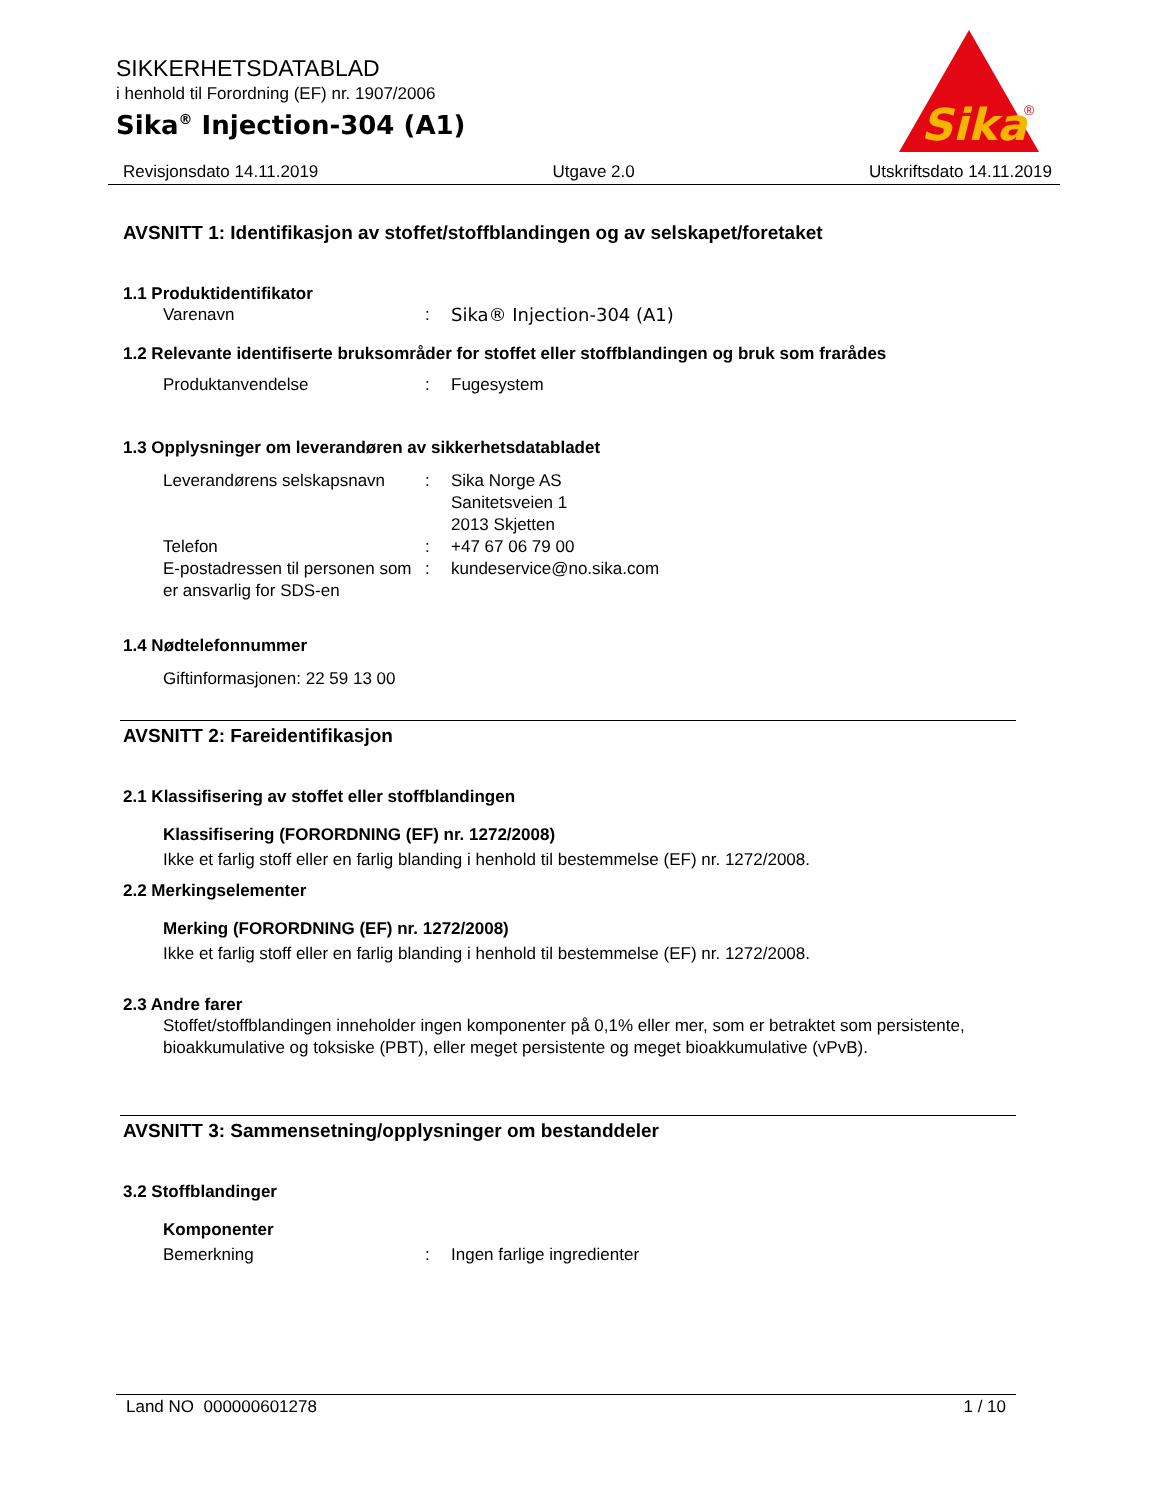SIKKERHETSDATABLAD
i henhold til Forordning (EF) nr. 1907/2006
Sika<sup>®</sup> Injection-304 (A1)
Sika
®
Revisjonsdato 14.11.2019 Utgave 2.0 Utskriftsdato 14.11.2019
AVSNITT 1: Identifikasjon av stoffet/stoffblandingen og av selskapet/foretaket
1.1 Produktidentifikator
Varenavn: Sika® Injection-304 (A1)
1.2 Relevante identifiserte bruksområder for stoffet eller stoffblandingen og bruk som frarådes
Produktanvendelse: Fugesystem
1.3 Opplysninger om leverandøren av sikkerhetsdatabladet
Leverandørens selskapsnavn: Sika Norge AS
Sanitetsveien 1
2013 Skjetten
Telefon: +47 67 06 79 00
E-postadressen til personen som er ansvarlig for SDS-en: kundeservice@no.sika.com
1.4 Nødtelefonnummer
Giftinformasjonen: 22 59 13 00
AVSNITT 2: Fareidentifikasjon
2.1 Klassifisering av stoffet eller stoffblandingen
Klassifisering (FORORDNING (EF) nr. 1272/2008)
Ikke et farlig stoff eller en farlig blanding i henhold til bestemmelse (EF) nr. 1272/2008.
2.2 Merkingselementer
Merking (FORORDNING (EF) nr. 1272/2008)
Ikke et farlig stoff eller en farlig blanding i henhold til bestemmelse (EF) nr. 1272/2008.
2.3 Andre farer
Stoffet/stoffblandingen inneholder ingen komponenter på 0,1% eller mer, som er betraktet som persistente, bioakkumulative og toksiske (PBT), eller meget persistente og meget bioakkumulative (vPvB).
AVSNITT 3: Sammensetning/opplysninger om bestanddeler
3.2 Stoffblandinger
Komponenter
Bemerkning: Ingen farlige ingredienter
Land NO 000000601278 1 / 10